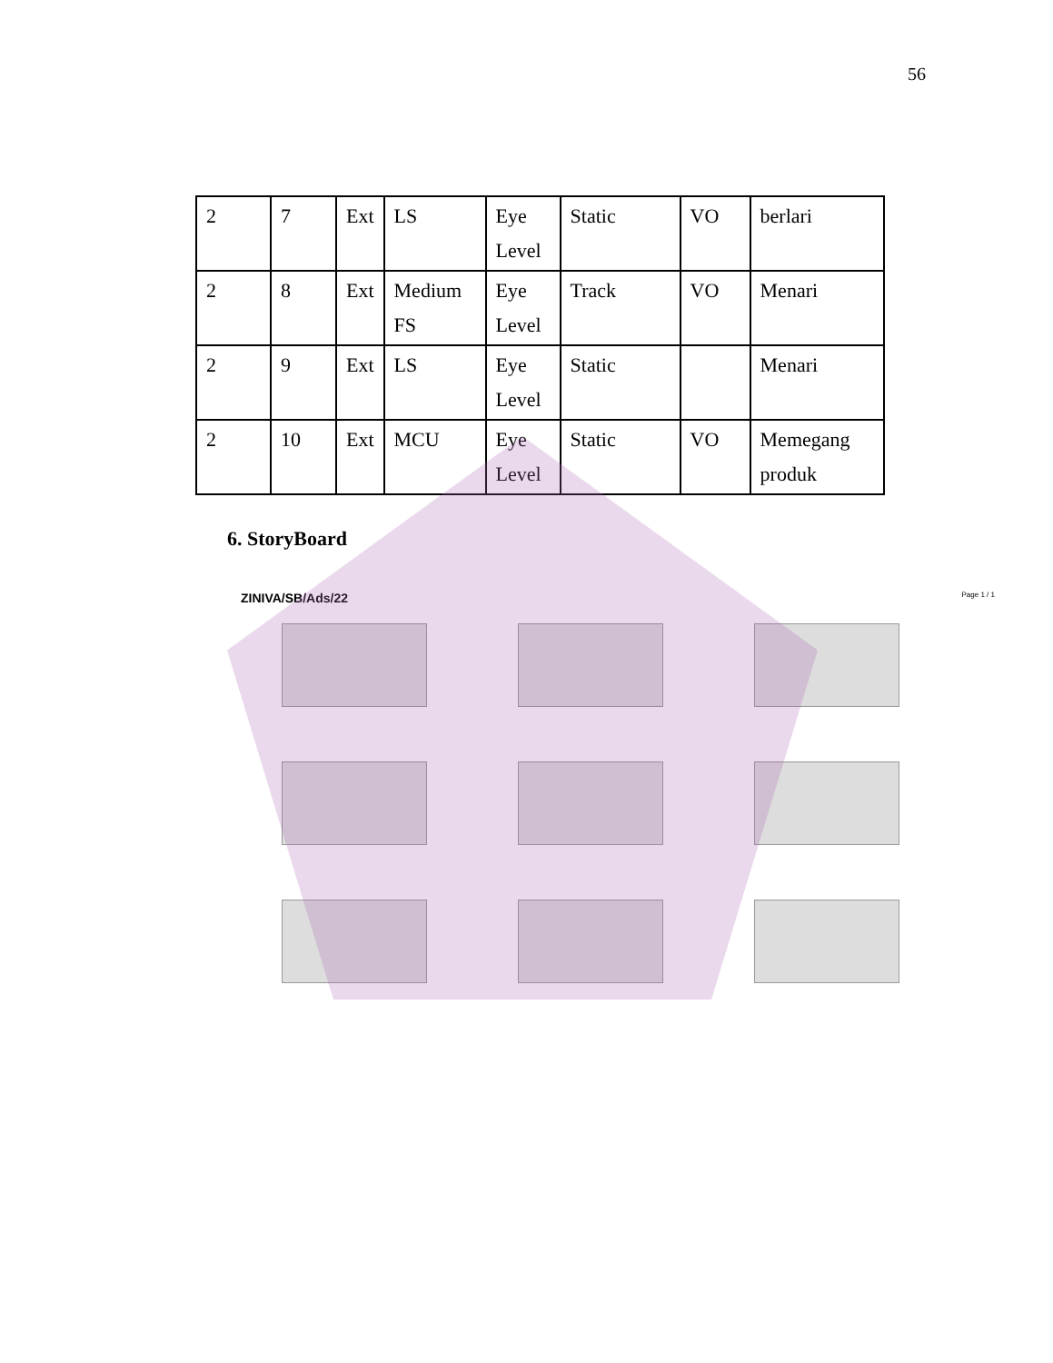56
| 2 | 7 | Ext | LS | Eye Level | Static | VO | berlari |
| 2 | 8 | Ext | Medium FS | Eye Level | Track | VO | Menari |
| 2 | 9 | Ext | LS | Eye Level | Static | | Menari |
| 2 | 10 | Ext | MCU | Eye Level | Static | VO | Memegang produk |
6. StoryBoard
ZINIVA/SB/Ads/22
Page 1 / 1